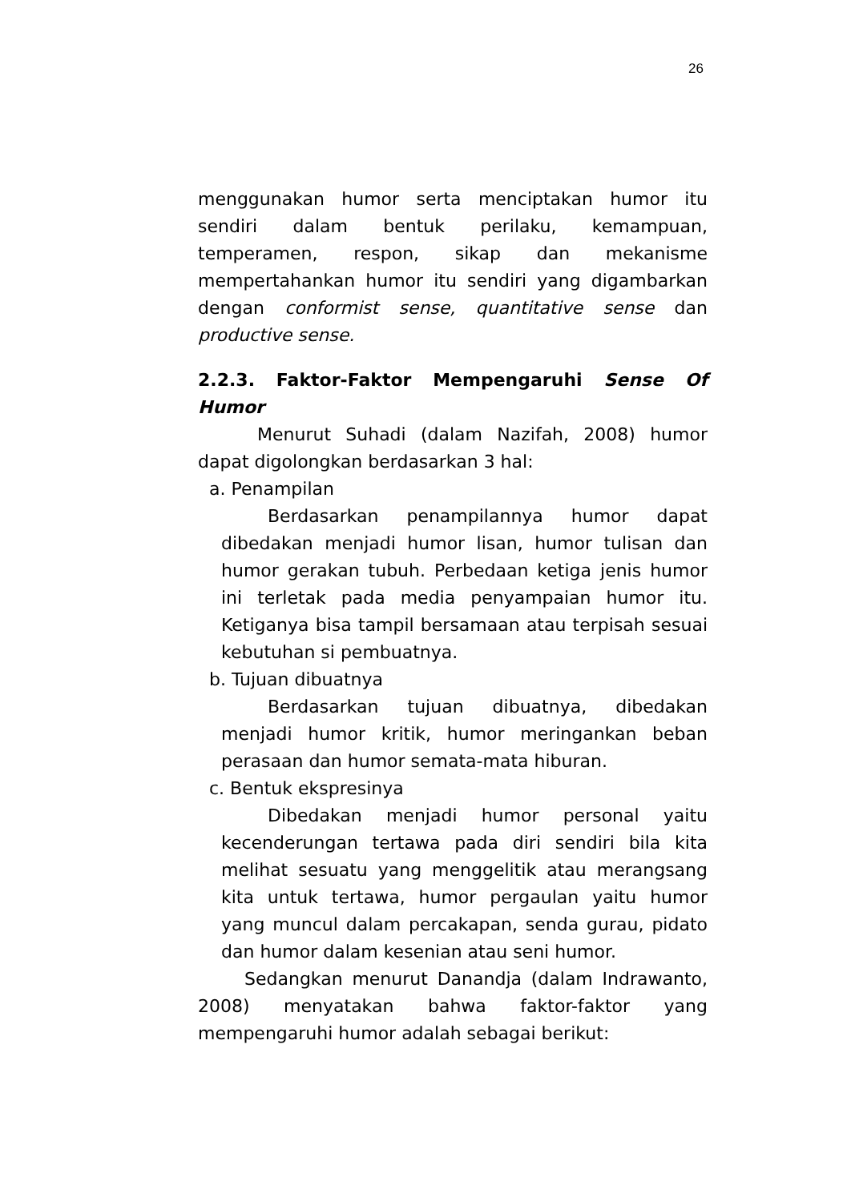26
menggunakan humor serta menciptakan humor itu sendiri dalam bentuk perilaku, kemampuan, temperamen, respon, sikap dan mekanisme mempertahankan humor itu sendiri yang digambarkan dengan conformist sense, quantitative sense dan productive sense.
2.2.3. Faktor-Faktor Mempengaruhi Sense Of Humor
Menurut Suhadi (dalam Nazifah, 2008) humor dapat digolongkan berdasarkan 3 hal:
a. Penampilan
Berdasarkan penampilannya humor dapat dibedakan menjadi humor lisan, humor tulisan dan humor gerakan tubuh. Perbedaan ketiga jenis humor ini terletak pada media penyampaian humor itu. Ketiganya bisa tampil bersamaan atau terpisah sesuai kebutuhan si pembuatnya.
b. Tujuan dibuatnya
Berdasarkan tujuan dibuatnya, dibedakan menjadi humor kritik, humor meringankan beban perasaan dan humor semata-mata hiburan.
c. Bentuk ekspresinya
Dibedakan menjadi humor personal yaitu kecenderungan tertawa pada diri sendiri bila kita melihat sesuatu yang menggelitik atau merangsang kita untuk tertawa, humor pergaulan yaitu humor yang muncul dalam percakapan, senda gurau, pidato dan humor dalam kesenian atau seni humor.
Sedangkan menurut Danandja (dalam Indrawanto, 2008) menyatakan bahwa faktor-faktor yang mempengaruhi humor adalah sebagai berikut: